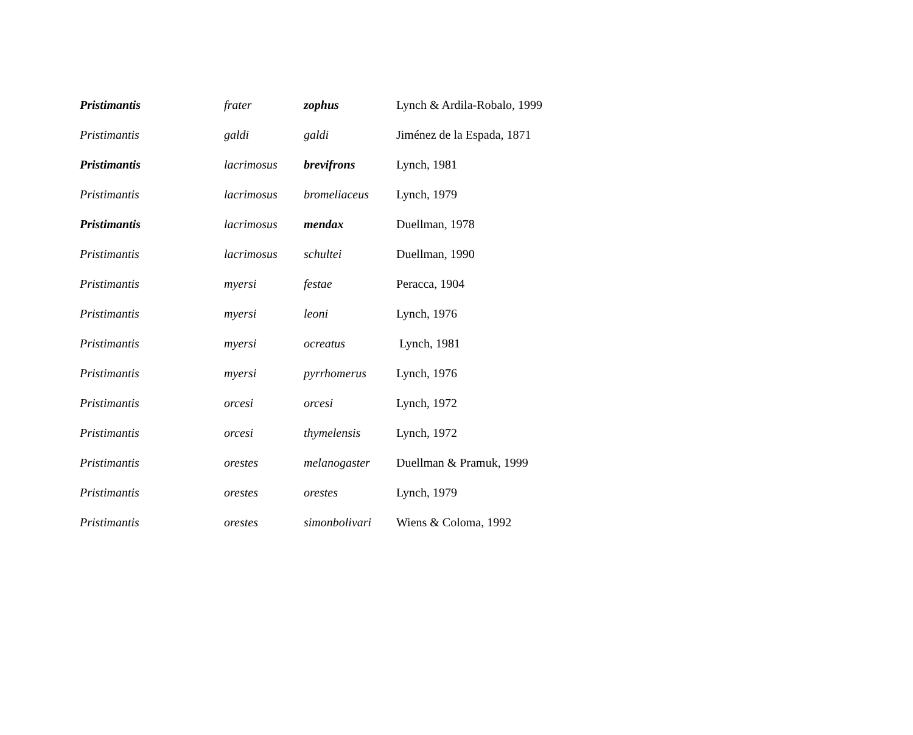| Pristimantis | frater | zophus | Lynch & Ardila-Robalo, 1999 |
| Pristimantis | galdi | galdi | Jiménez de la Espada, 1871 |
| Pristimantis | lacrimosus | brevifrons | Lynch, 1981 |
| Pristimantis | lacrimosus | bromeliaceus | Lynch, 1979 |
| Pristimantis | lacrimosus | mendax | Duellman, 1978 |
| Pristimantis | lacrimosus | schultei | Duellman, 1990 |
| Pristimantis | myersi | festae | Peracca, 1904 |
| Pristimantis | myersi | leoni | Lynch, 1976 |
| Pristimantis | myersi | ocreatus | Lynch, 1981 |
| Pristimantis | myersi | pyrrhomerus | Lynch, 1976 |
| Pristimantis | orcesi | orcesi | Lynch, 1972 |
| Pristimantis | orcesi | thymelensis | Lynch, 1972 |
| Pristimantis | orestes | melanogaster | Duellman & Pramuk, 1999 |
| Pristimantis | orestes | orestes | Lynch, 1979 |
| Pristimantis | orestes | simonbolivari | Wiens & Coloma, 1992 |